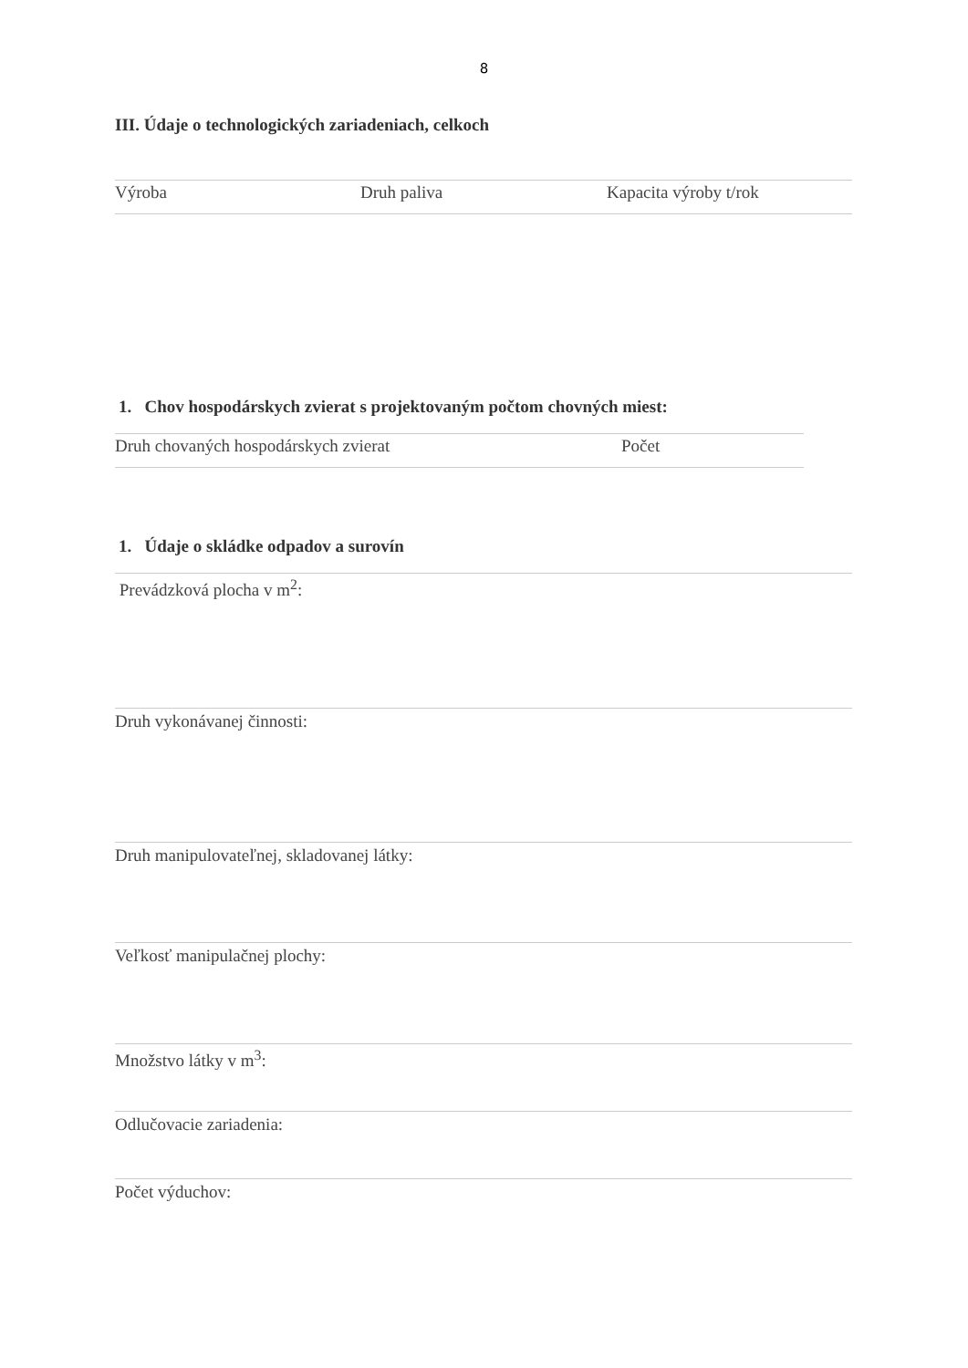8
III. Údaje o technologických zariadeniach, celkoch
| Výroba | Druh paliva | Kapacita výroby t/rok |
1. Chov hospodárskych zvierat s projektovaným počtom chovných miest:
| Druh chovaných hospodárskych zvierat | Počet |
1. Údaje o skládke odpadov a surovín
Prevádzková plocha v m<sup>2</sup>:
Druh vykonávanej činnosti:
Druh manipulovateľnej, skladovanej látky:
Veľkosť manipulačnej plochy:
Množstvo látky v m<sup>3</sup>:
Odlučovacie zariadenia:
Počet výduchov: